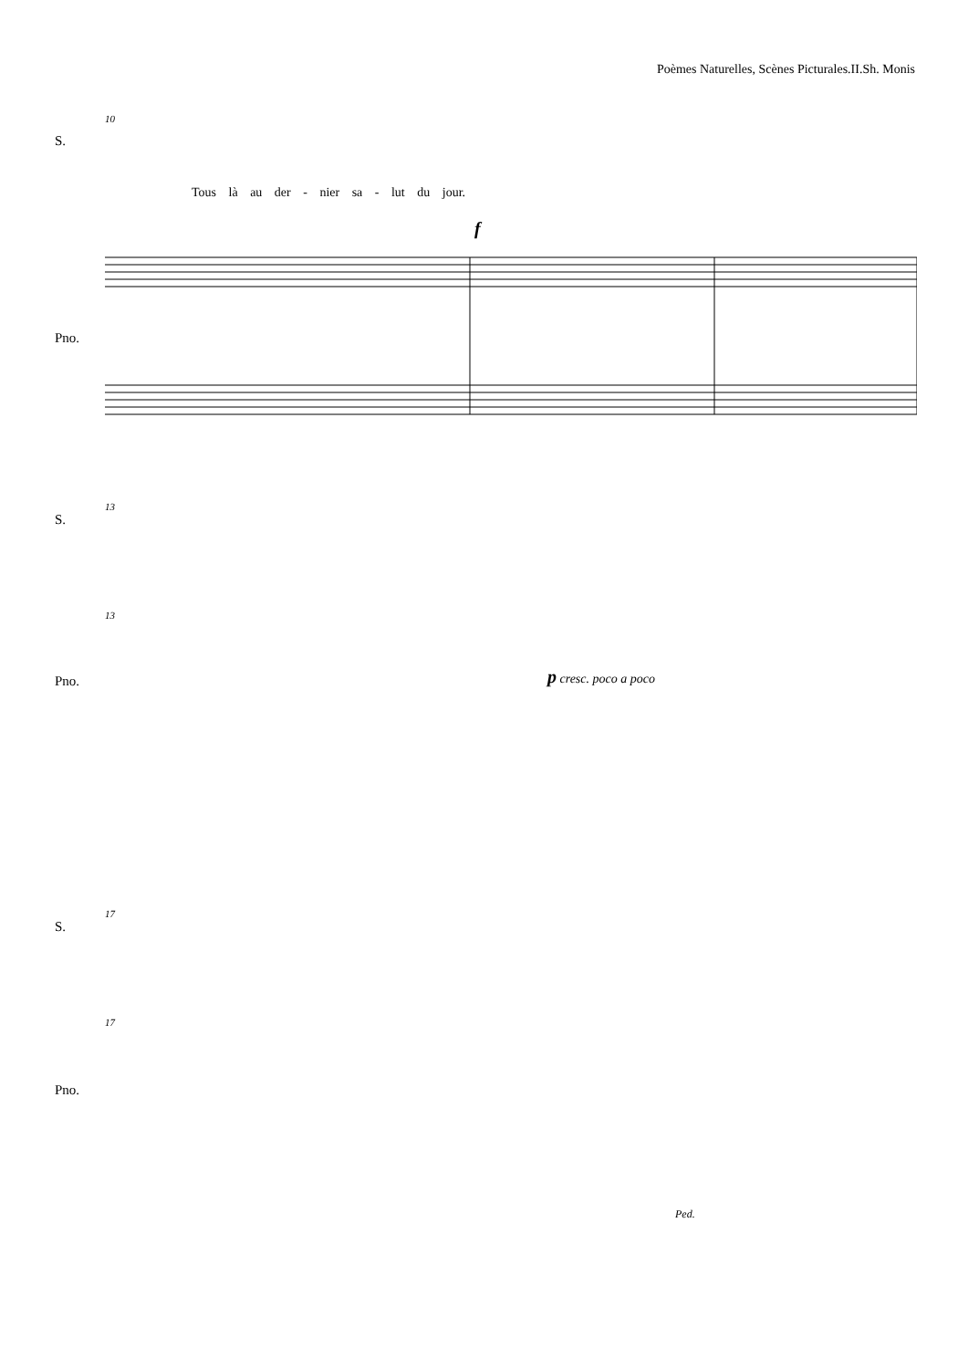Poèmes Naturelles, Scènes Picturales.II.Sh. Monis
10
S.
Tous là au der - nier sa - lut du jour.
f
Pno.
13
S.
13
p cresc. poco a poco
Pno.
17
S.
17
Pno.
Ped.